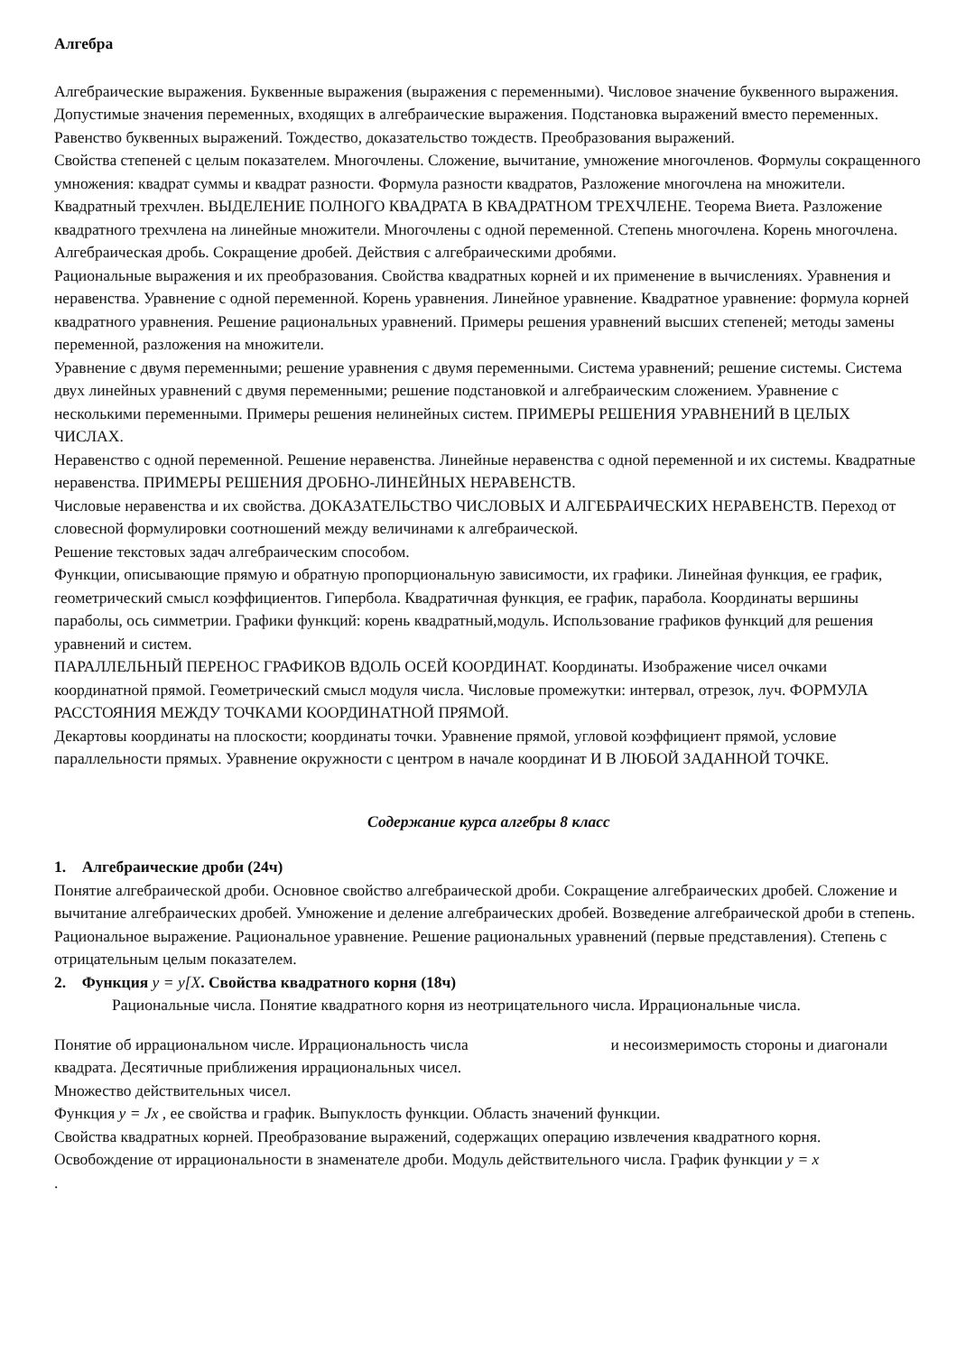Алгебра
Алгебраические выражения. Буквенные выражения (выражения с переменными). Числовое значение буквенного выражения. Допустимые значения переменных, входящих в алгебраические выражения. Подстановка выражений вместо переменных. Равенство буквенных выражений. Тождество, доказательство тождеств. Преобразования выражений.
Свойства степеней с целым показателем. Многочлены. Сложение, вычитание, умножение многочленов. Формулы сокращенного умножения: квадрат суммы и квадрат разности. Формула разности квадратов, Разложение многочлена на множители. Квадратный трехчлен. ВЫДЕЛЕНИЕ ПОЛНОГО КВАДРАТА В КВАДРАТНОМ ТРЕХЧЛЕНЕ. Теорема Виета. Разложение квадратного трехчлена на линейные множители. Многочлены с одной переменной. Степень многочлена. Корень многочлена.
Алгебраическая дробь. Сокращение дробей. Действия с алгебраическими дробями.
Рациональные выражения и их преобразования. Свойства квадратных корней и их применение в вычислениях. Уравнения и неравенства. Уравнение с одной переменной. Корень уравнения. Линейное уравнение. Квадратное уравнение: формула корней квадратного уравнения. Решение рациональных уравнений. Примеры решения уравнений высших степеней; методы замены переменной, разложения на множители.
Уравнение с двумя переменными; решение уравнения с двумя переменными. Система уравнений; решение системы. Система двух линейных уравнений с двумя переменными; решение подстановкой и алгебраическим сложением. Уравнение с несколькими переменными. Примеры решения нелинейных систем. ПРИМЕРЫ РЕШЕНИЯ УРАВНЕНИЙ В ЦЕЛЫХ ЧИСЛАХ.
Неравенство с одной переменной. Решение неравенства. Линейные неравенства с одной переменной и их системы. Квадратные неравенства. ПРИМЕРЫ РЕШЕНИЯ ДРОБНО-ЛИНЕЙНЫХ НЕРАВЕНСТВ.
Числовые неравенства и их свойства. ДОКАЗАТЕЛЬСТВО ЧИСЛОВЫХ И АЛГЕБРАИЧЕСКИХ НЕРАВЕНСТВ. Переход от словесной формулировки соотношений между величинами к алгебраической.
Решение текстовых задач алгебраическим способом.
Функции, описывающие прямую и обратную пропорциональную зависимости, их графики. Линейная функция, ее график, геометрический смысл коэффициентов. Гипербола. Квадратичная функция, ее график, парабола. Координаты вершины параболы, ось симметрии. Графики функций: корень квадратный,модуль. Использование графиков функций для решения уравнений и систем.
ПАРАЛЛЕЛЬНЫЙ ПЕРЕНОС ГРАФИКОВ ВДОЛЬ ОСЕЙ КООРДИНАТ. Координаты. Изображение чисел очками координатной прямой. Геометрический смысл модуля числа. Числовые промежутки: интервал, отрезок, луч. ФОРМУЛА РАССТОЯНИЯ МЕЖДУ ТОЧКАМИ КООРДИНАТНОЙ ПРЯМОЙ.
Декартовы координаты на плоскости; координаты точки. Уравнение прямой, угловой коэффициент прямой, условие параллельности прямых. Уравнение окружности с центром в начале координат И В ЛЮБОЙ ЗАДАННОЙ ТОЧКЕ.
Содержание курса алгебры 8 класс
1. Алгебраические дроби (24ч)
Понятие алгебраической дроби. Основное свойство алгебраической дроби. Сокращение алгебраических дробей. Сложение и вычитание алгебраических дробей. Умножение и деление алгебраических дробей. Возведение алгебраической дроби в степень.
Рациональное выражение. Рациональное уравнение. Решение рациональных уравнений (первые представления). Степень с отрицательным целым показателем.
2. Функция y = y[X. Свойства квадратного корня (18ч)
Рациональные числа. Понятие квадратного корня из неотрицательного числа. Иррациональные числа.
Понятие об иррациональном числе. Иррациональность числа и несоизмеримость стороны и диагонали
квадрата. Десятичные приближения иррациональных чисел.
Множество действительных чисел.
Функция y = Jx , ее свойства и график. Выпуклость функции. Область значений функции.
Свойства квадратных корней. Преобразование выражений, содержащих операцию извлечения квадратного корня.
Освобождение от иррациональности в знаменателе дроби. Модуль действительного числа. График функции y = x
.